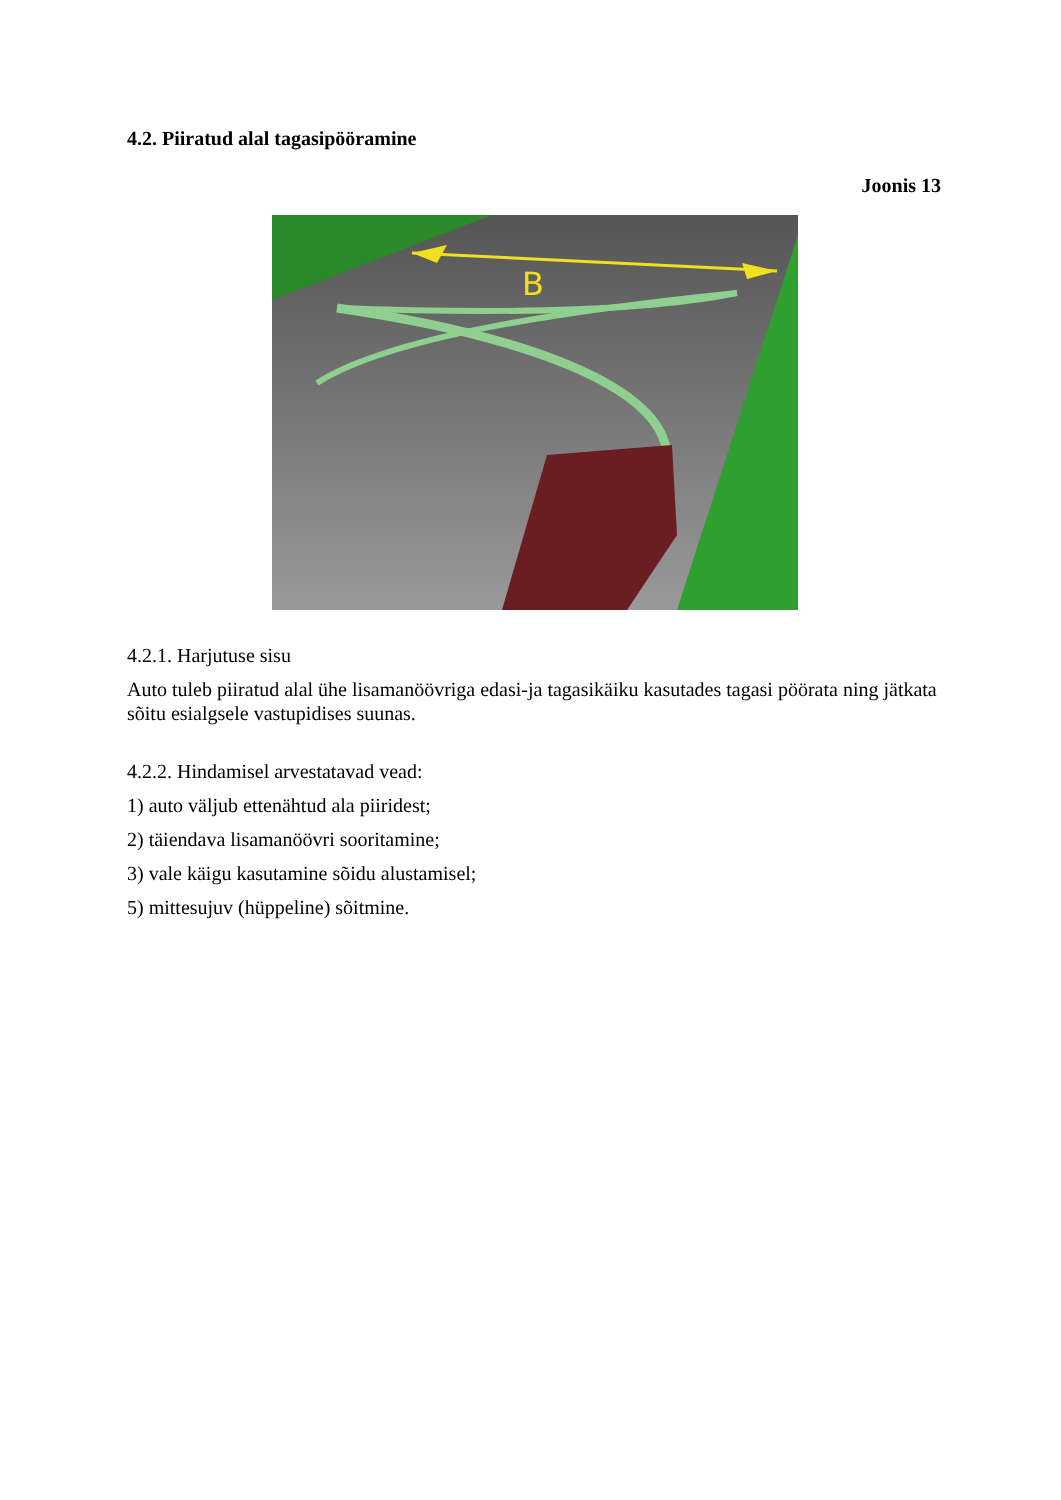4.2. Piiratud alal tagasipööramine
Joonis 13
B
4.2.1. Harjutuse sisu
Auto tuleb piiratud alal ühe lisamanöövriga edasi-ja tagasikäiku kasutades tagasi pöörata ning jätkata sõitu esialgsele vastupidises suunas.
4.2.2. Hindamisel arvestatavad vead:
1) auto väljub ettenähtud ala piiridest;
2) täiendava lisamanöövri sooritamine;
3) vale käigu kasutamine sõidu alustamisel;
5) mittesujuv (hüppeline) sõitmine.